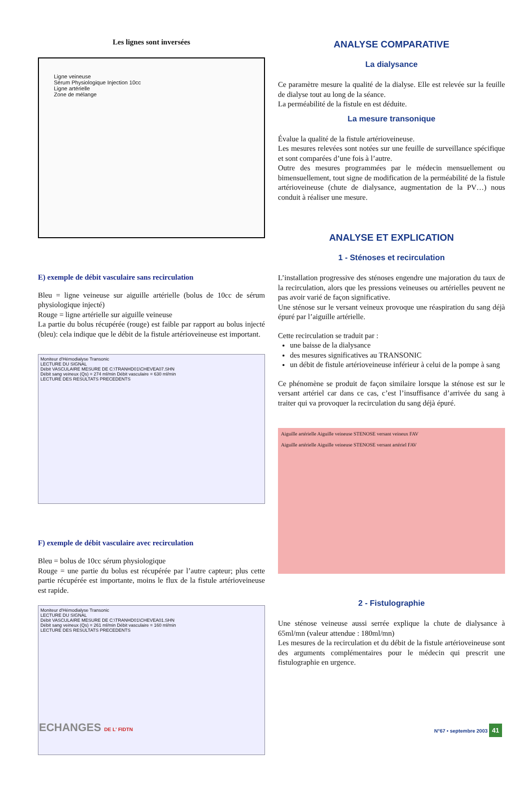Les lignes sont inversées
Ligne veineuse
Sérum Physiologique Injection 10cc
Ligne artérielle
Zone de mélange
E) exemple de débit vasculaire sans recirculation
Bleu = ligne veineuse sur aiguille artérielle (bolus de 10cc de sérum physiologique injecté)
Rouge = ligne artérielle sur aiguille veineuse
La partie du bolus récupérée (rouge) est faible par rapport au bolus injecté (bleu): cela indique que le débit de la fistule artérioveineuse est important.
Moniteur d'Hémodialyse Transonic
LECTURE DU SIGNAL
Débit VASCULAIRE MESURE DE C:\TRANHD01\CHEVEA07.SHN
Débit sang veineux (Qs) = 274 ml/min Débit vasculaire = 630 ml/min
LECTURE DES RESULTATS PRECEDENTS
F) exemple de débit vasculaire avec recirculation
Bleu = bolus de 10cc sérum physiologique
Rouge = une partie du bolus est récupérée par l’autre capteur; plus cette partie récupérée est importante, moins le flux de la fistule artérioveineuse est rapide.
Moniteur d'Hémodialyse Transonic
LECTURE DU SIGNAL
Débit VASCULAIRE MESURE DE C:\TRANHD01\CHEVEA01.SHN
Débit sang veineux (Qs) = 261 ml/min Débit vasculaire = 160 ml/min
LECTURE DES RESULTATS PRECEDENTS
ANALYSE COMPARATIVE
La dialysance
Ce paramètre mesure la qualité de la dialyse. Elle est relevée sur la feuille de dialyse tout au long de la séance.
La perméabilité de la fistule en est déduite.
La mesure transonique
Évalue la qualité de la fistule artérioveineuse.
Les mesures relevées sont notées sur une feuille de surveillance spécifique et sont comparées d’une fois à l’autre.
Outre des mesures programmées par le médecin mensuellement ou bimensuellement, tout signe de modification de la perméabilité de la fistule artérioveineuse (chute de dialysance, augmentation de la PV…) nous conduit à réaliser une mesure.
ANALYSE ET EXPLICATION
1 - Sténoses et recirculation
L’installation progressive des sténoses engendre une majoration du taux de la recirculation, alors que les pressions veineuses ou artérielles peuvent ne pas avoir varié de façon significative.
Une sténose sur le versant veineux provoque une réaspiration du sang déjà épuré par l’aiguille artérielle.
Cette recirculation se traduit par :
une baisse de la dialysance
des mesures significatives au TRANSONIC
un débit de fistule artérioveineuse inférieur à celui de la pompe à sang
Ce phénomène se produit de façon similaire lorsque la sténose est sur le versant artériel car dans ce cas, c’est l’insuffisance d’arrivée du sang à traiter qui va provoquer la recirculation du sang déjà épuré.
Aiguille artérielle Aiguille veineuse STENOSE versant veineux FAV
Aiguille artérielle Aiguille veineuse STENOSE versant artériel FAV
2 - Fistulographie
Une sténose veineuse aussi serrée explique la chute de dialysance à 65ml/mn (valeur attendue : 180ml/mn)
Les mesures de la recirculation et du débit de la fistule artérioveineuse sont des arguments complémentaires pour le médecin qui prescrit une fistulographie en urgence.
ECHANGES DE L' FIDTN N°67 • septembre 2003 41